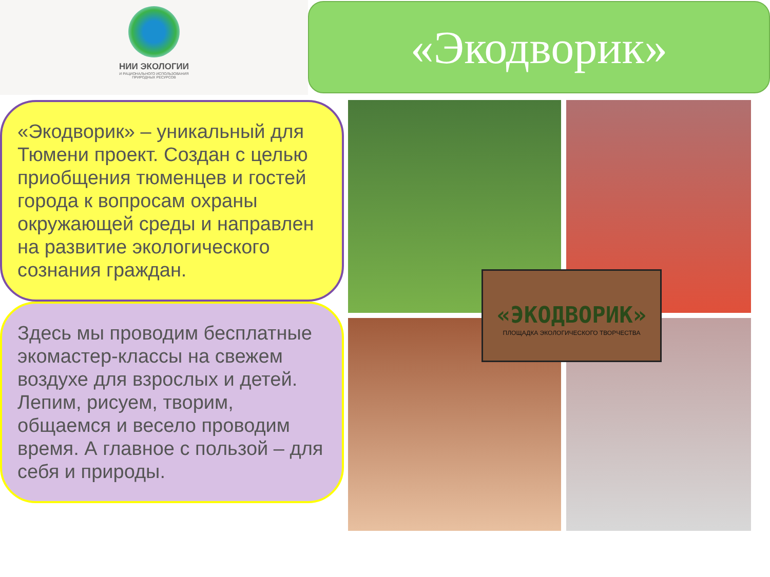НИИ ЭКОЛОГИИ
И РАЦИОНАЛЬНОГО ИСПОЛЬЗОВАНИЯ
ПРИРОДНЫХ РЕСУРСОВ
«Экодворик»
«Экодворик» – уникальный для Тюмени проект. Создан с целью приобщения тюменцев и гостей города к вопросам охраны окружающей среды и направлен на развитие экологического сознания граждан.
Здесь мы проводим бесплатные экомастер-классы на свежем воздухе для взрослых и детей. Лепим, рисуем, творим, общаемся и весело проводим время. А главное с пользой – для себя и природы.
«ЭКОДВОРИК»
ПЛОЩАДКА ЭКОЛОГИЧЕСКОГО ТВОРЧЕСТВА